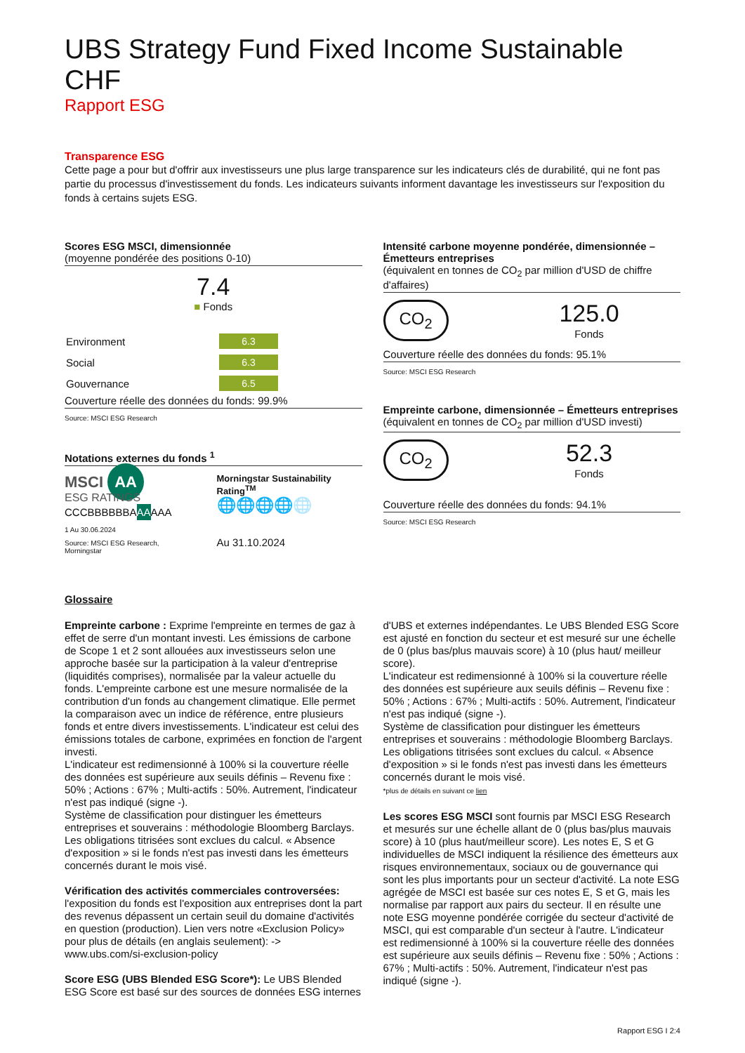UBS Strategy Fund Fixed Income Sustainable CHF
Rapport ESG
Transparence ESG
Cette page a pour but d'offrir aux investisseurs une plus large transparence sur les indicateurs clés de durabilité, qui ne font pas partie du processus d'investissement du fonds. Les indicateurs suivants informent davantage les investisseurs sur l'exposition du fonds à certains sujets ESG.
Scores ESG MSCI, dimensionnée
(moyenne pondérée des positions 0-10)
7.4
■ Fonds
| Environment | 6.3 |
| Social | 6.3 |
| Gouvernance | 6.5 |
Couverture réelle des données du fonds: 99.9%
Source: MSCI ESG Research
Notations externes du fonds <sup>1</sup>
MSCI AA
ESG RATINGS
| CCC | B | BB | BBB | A | AA | AAA |
1 Au 30.06.2024
Source: MSCI ESG Research, Morningstar
Morningstar Sustainability Rating<sup>TM</sup>
🌐🌐🌐🌐🌐
Au 31.10.2024
Intensité carbone moyenne pondérée, dimensionnée – Émetteurs entreprises
(équivalent en tonnes de CO<sub>2</sub> par million d'USD de chiffre d'affaires)
CO<sub>2</sub>
125.0
Fonds
Couverture réelle des données du fonds: 95.1%
Source: MSCI ESG Research
Empreinte carbone, dimensionnée – Émetteurs entreprises
(équivalent en tonnes de CO<sub>2</sub> par million d'USD investi)
CO<sub>2</sub>
52.3
Fonds
Couverture réelle des données du fonds: 94.1%
Source: MSCI ESG Research
Glossaire
Empreinte carbone : Exprime l'empreinte en termes de gaz à effet de serre d'un montant investi. Les émissions de carbone de Scope 1 et 2 sont allouées aux investisseurs selon une approche basée sur la participation à la valeur d'entreprise (liquidités comprises), normalisée par la valeur actuelle du fonds. L'empreinte carbone est une mesure normalisée de la contribution d'un fonds au changement climatique. Elle permet la comparaison avec un indice de référence, entre plusieurs fonds et entre divers investissements. L'indicateur est celui des émissions totales de carbone, exprimées en fonction de l'argent investi.
L'indicateur est redimensionné à 100% si la couverture réelle des données est supérieure aux seuils définis – Revenu fixe : 50% ; Actions : 67% ; Multi-actifs : 50%. Autrement, l'indicateur n'est pas indiqué (signe -).
Système de classification pour distinguer les émetteurs entreprises et souverains : méthodologie Bloomberg Barclays. Les obligations titrisées sont exclues du calcul. « Absence d'exposition » si le fonds n'est pas investi dans les émetteurs concernés durant le mois visé.
Vérification des activités commerciales controversées: l'exposition du fonds est l'exposition aux entreprises dont la part des revenus dépassent un certain seuil du domaine d'activités en question (production). Lien vers notre «Exclusion Policy» pour plus de détails (en anglais seulement): -> www.ubs.com/si-exclusion-policy
Score ESG (UBS Blended ESG Score*): Le UBS Blended ESG Score est basé sur des sources de données ESG internes
d'UBS et externes indépendantes. Le UBS Blended ESG Score est ajusté en fonction du secteur et est mesuré sur une échelle de 0 (plus bas/plus mauvais score) à 10 (plus haut/ meilleur score).
L'indicateur est redimensionné à 100% si la couverture réelle des données est supérieure aux seuils définis – Revenu fixe : 50% ; Actions : 67% ; Multi-actifs : 50%. Autrement, l'indicateur n'est pas indiqué (signe -).
Système de classification pour distinguer les émetteurs entreprises et souverains : méthodologie Bloomberg Barclays. Les obligations titrisées sont exclues du calcul. « Absence d'exposition » si le fonds n'est pas investi dans les émetteurs concernés durant le mois visé.
*plus de détails en suivant ce lien
Les scores ESG MSCI sont fournis par MSCI ESG Research et mesurés sur une échelle allant de 0 (plus bas/plus mauvais score) à 10 (plus haut/meilleur score). Les notes E, S et G individuelles de MSCI indiquent la résilience des émetteurs aux risques environnementaux, sociaux ou de gouvernance qui sont les plus importants pour un secteur d'activité. La note ESG agrégée de MSCI est basée sur ces notes E, S et G, mais les normalise par rapport aux pairs du secteur. Il en résulte une note ESG moyenne pondérée corrigée du secteur d'activité de MSCI, qui est comparable d'un secteur à l'autre. L'indicateur est redimensionné à 100% si la couverture réelle des données est supérieure aux seuils définis – Revenu fixe : 50% ; Actions : 67% ; Multi-actifs : 50%. Autrement, l'indicateur n'est pas indiqué (signe -).
Rapport ESG I 2:4